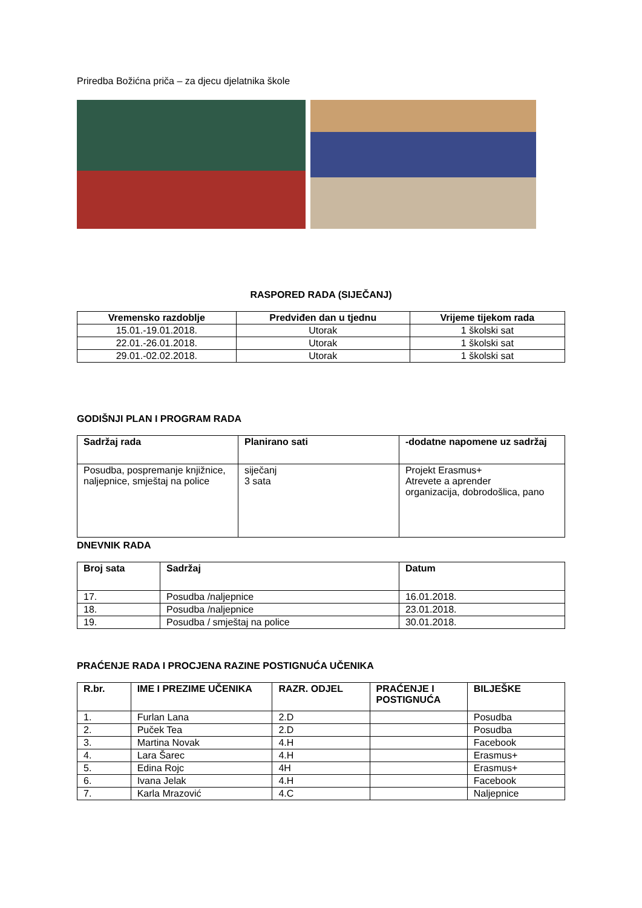Priredba Božićna priča – za djecu djelatnika škole
RASPORED RADA (SIJEČANJ)
| Vremensko razdoblje | Predviđen dan u tjednu | Vrijeme tijekom rada |
| --- | --- | --- |
| 15.01.-19.01.2018. | Utorak | 1 školski sat |
| 22.01.-26.01.2018. | Utorak | 1 školski sat |
| 29.01.-02.02.2018. | Utorak | 1 školski sat |
GODIŠNJI PLAN I PROGRAM RADA
| Sadržaj rada | Planirano sati | -dodatne napomene uz sadržaj |
| --- | --- | --- |
| Posudba, pospremanje knjižnice, naljepnice, smještaj na police | siječanj 3 sata | Projekt Erasmus+ Atrevete a aprender organizacija, dobrodošlica, pano |
DNEVNIK RADA
| Broj sata | Sadržaj | Datum |
| --- | --- | --- |
| 17. | Posudba /naljepnice | 16.01.2018. |
| 18. | Posudba /naljepnice | 23.01.2018. |
| 19. | Posudba / smještaj na police | 30.01.2018. |
PRAĆENJE RADA I PROCJENA RAZINE POSTIGNUĆA UČENIKA
| R.br. | IME I PREZIME UČENIKA | RAZR. ODJEL | PRAĆENJE I POSTIGNUĆA | BILJEŠKE |
| --- | --- | --- | --- | --- |
| 1. | Furlan Lana | 2.D | | Posudba |
| 2. | Puček Tea | 2.D | | Posudba |
| 3. | Martina Novak | 4.H | | Facebook |
| 4. | Lara Šarec | 4.H | | Erasmus+ |
| 5. | Edina Rojc | 4H | | Erasmus+ |
| 6. | Ivana Jelak | 4.H | | Facebook |
| 7. | Karla Mrazović | 4.C | | Naljepnice |